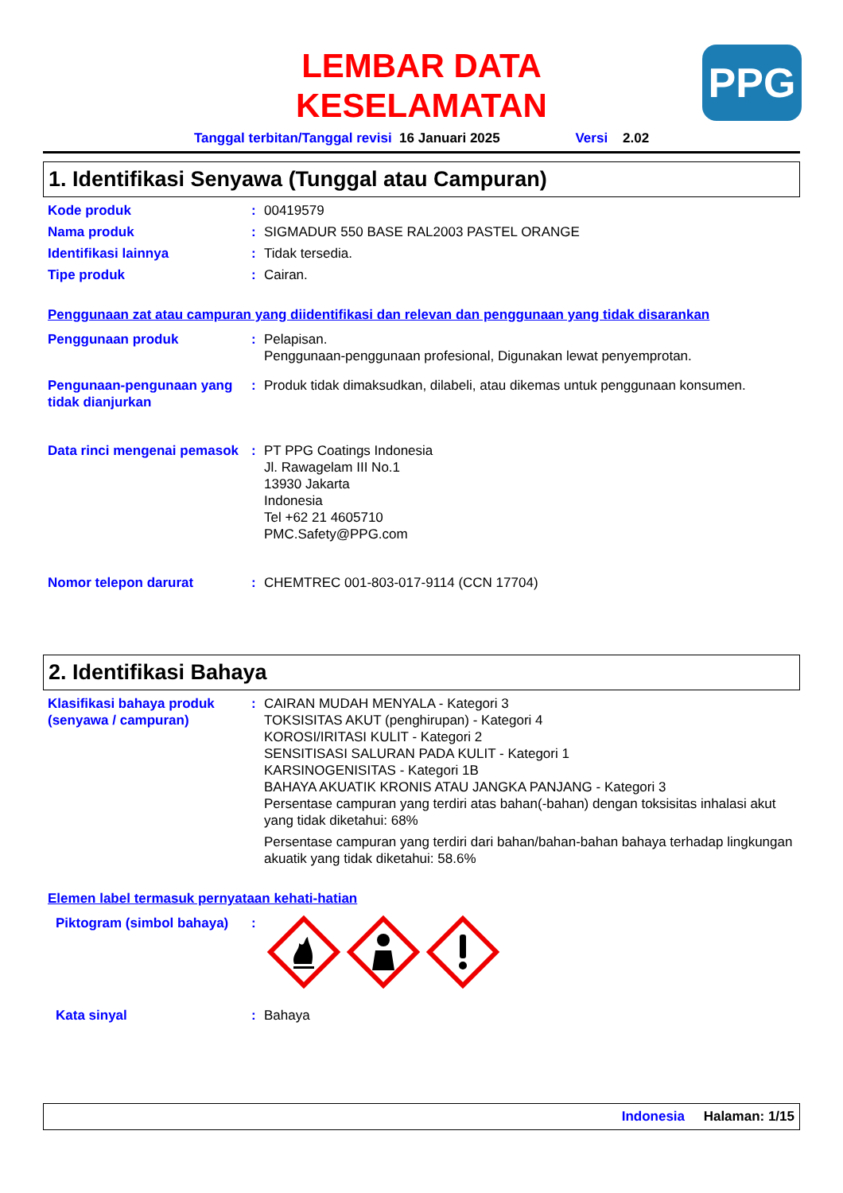LEMBAR DATA
KESELAMATAN
PPG
Tanggal terbitan/Tanggal revisi 16 Januari 2025 Versi 2.02
1. Identifikasi Senyawa (Tunggal atau Campuran)
Kode produk : 00419579
Nama produk : SIGMADUR 550 BASE RAL2003 PASTEL ORANGE
Identifikasi lainnya : Tidak tersedia.
Tipe produk : Cairan.
Penggunaan zat atau campuran yang diidentifikasi dan relevan dan penggunaan yang tidak disarankan
Penggunaan produk : Pelapisan.
Penggunaan-penggunaan profesional, Digunakan lewat penyemprotan.
Pengunaan-pengunaan yang tidak dianjurkan
: Produk tidak dimaksudkan, dilabeli, atau dikemas untuk penggunaan konsumen.
Data rinci mengenai pemasok
: PT PPG Coatings Indonesia
Jl. Rawagelam III No.1
13930 Jakarta
Indonesia
Tel +62 21 4605710
PMC.Safety@PPG.com
Nomor telepon darurat : CHEMTREC 001-803-017-9114 (CCN 17704)
2. Identifikasi Bahaya
Klasifikasi bahaya produk (senyawa / campuran)
: CAIRAN MUDAH MENYALA - Kategori 3
TOKSISITAS AKUT (penghirupan) - Kategori 4
KOROSI/IRITASI KULIT - Kategori 2
SENSITISASI SALURAN PADA KULIT - Kategori 1
KARSINOGENISITAS - Kategori 1B
BAHAYA AKUATIK KRONIS ATAU JANGKA PANJANG - Kategori 3
Persentase campuran yang terdiri atas bahan(-bahan) dengan toksisitas inhalasi akut yang tidak diketahui: 68%
Persentase campuran yang terdiri dari bahan/bahan-bahan bahaya terhadap lingkungan akuatik yang tidak diketahui: 58.6%
Elemen label termasuk pernyataan kehati-hatian
Piktogram (simbol bahaya)
:
Kata sinyal : Bahaya
Indonesia Halaman: 1/15